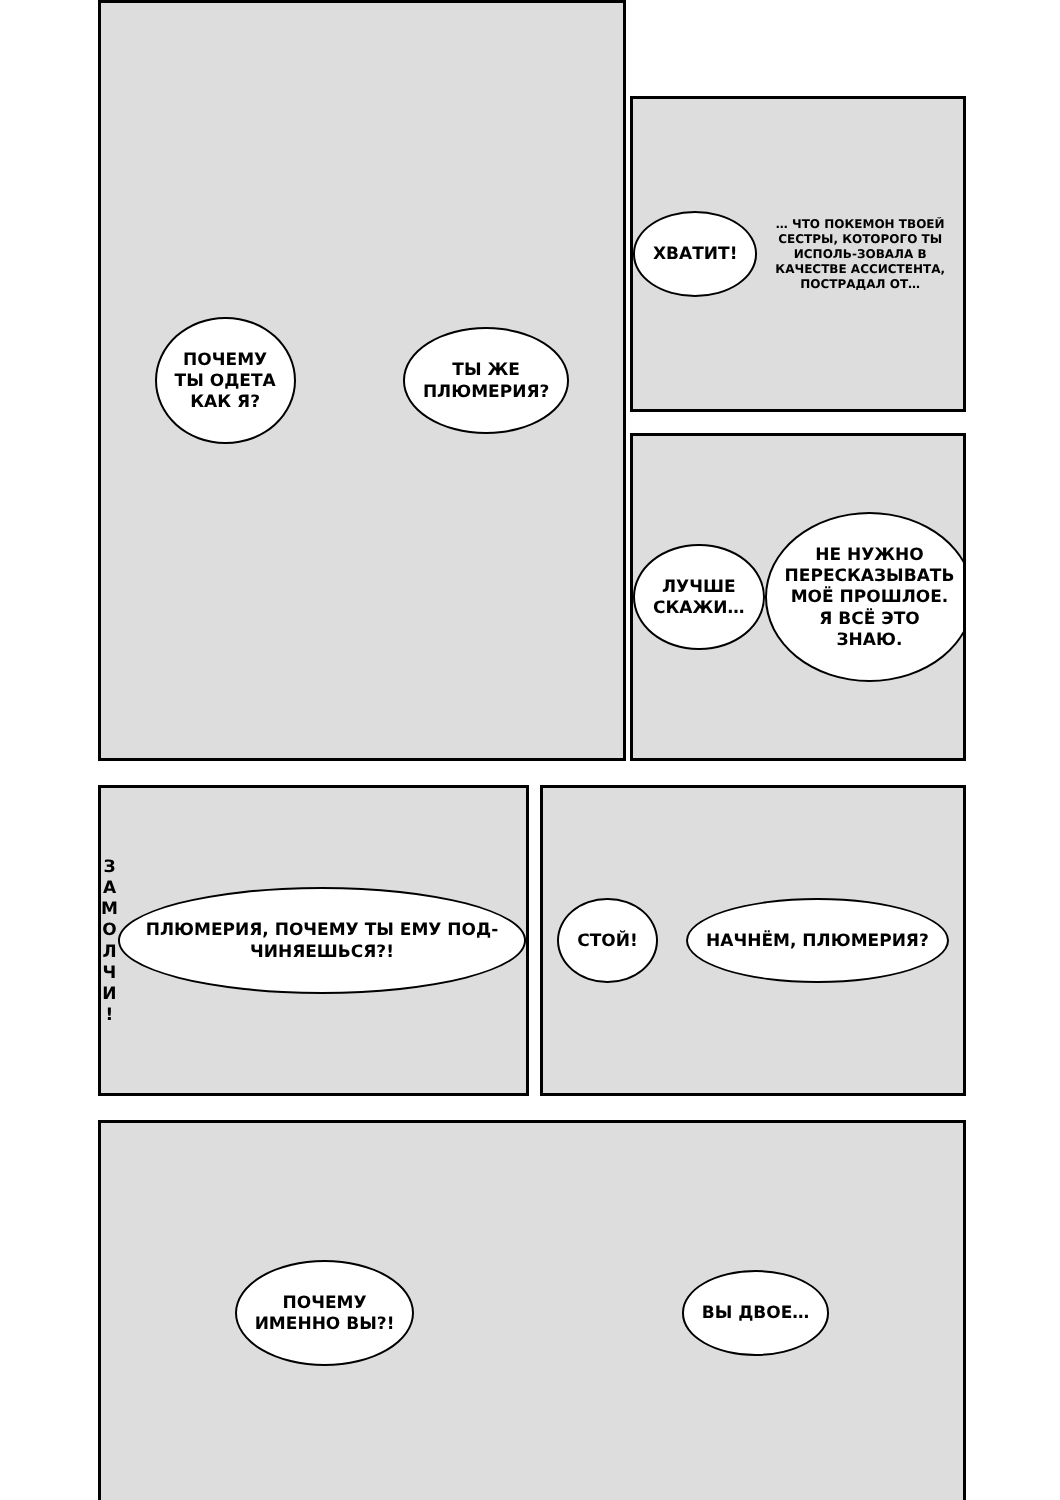ПОЧЕМУ
ТЫ ОДЕТА
КАК Я?
ТЫ ЖЕ
ПЛЮМЕРИЯ?
ХВАТИТ!
… ЧТО ПОКЕМОН ТВОЕЙ СЕСТРЫ, КОТОРОГО ТЫ ИСПОЛЬ-ЗОВАЛА В КАЧЕСТВЕ АССИСТЕНТА, ПОСТРАДАЛ ОТ…
ЛУЧШЕ
СКАЖИ…
НЕ НУЖНО ПЕРЕСКАЗЫВАТЬ МОЁ ПРОШЛОЕ. Я ВСЁ ЭТО ЗНАЮ.
З
А
М
О
Л
Ч
И
!
ПЛЮМЕРИЯ, ПОЧЕМУ ТЫ ЕМУ ПОД-ЧИНЯЕШЬСЯ?!
СТОЙ! НАЧНЁМ, ПЛЮМЕРИЯ?
ПОЧЕМУ
ИМЕННО ВЫ?!
ВЫ ДВОЕ…